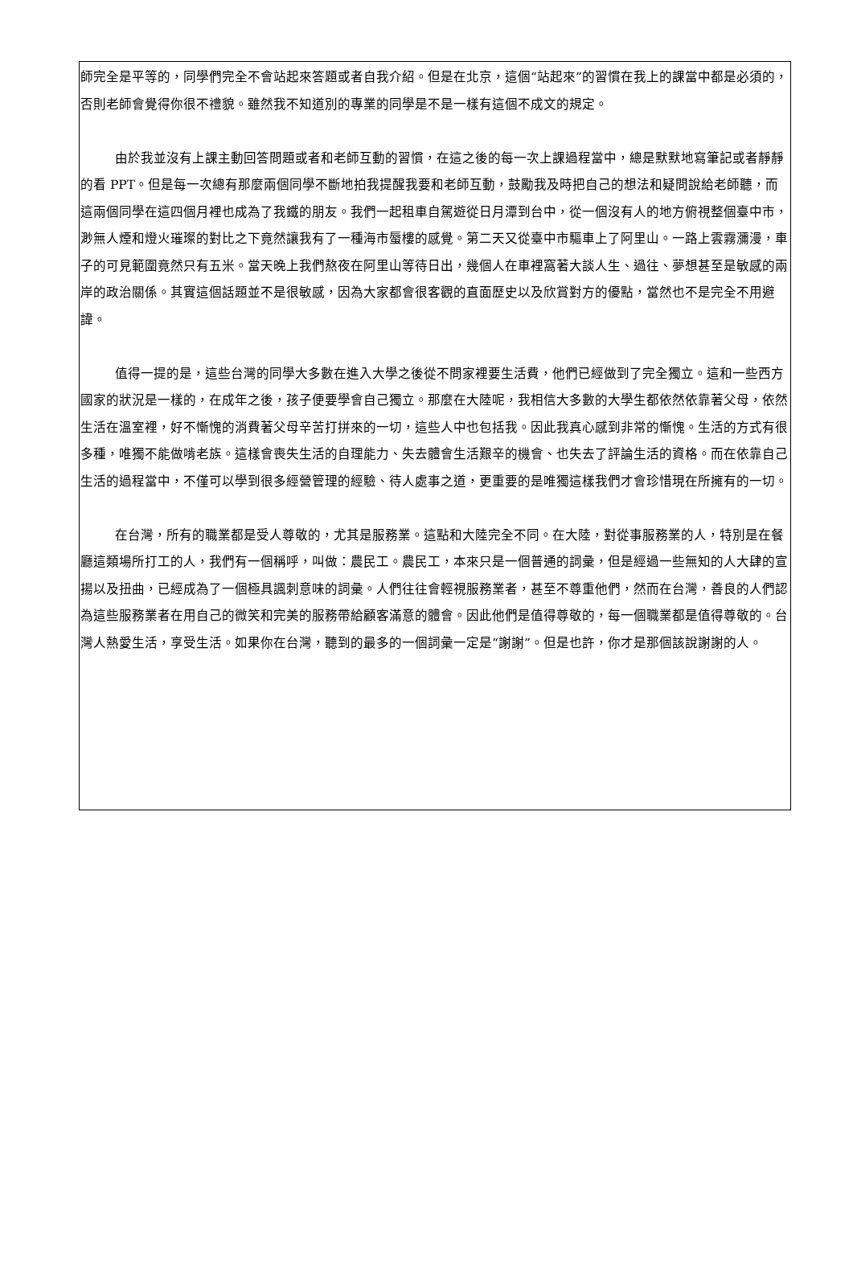師完全是平等的，同學們完全不會站起來答題或者自我介紹。但是在北京，這個“站起來”的習慣在我上的課當中都是必須的，否則老師會覺得你很不禮貌。雖然我不知道別的專業的同學是不是一樣有這個不成文的規定。
由於我並沒有上課主動回答問題或者和老師互動的習慣，在這之後的每一次上課過程當中，總是默默地寫筆記或者靜靜的看 PPT。但是每一次總有那麼兩個同學不斷地拍我提醒我要和老師互動，鼓勵我及時把自己的想法和疑問說給老師聽，而這兩個同學在這四個月裡也成為了我鐵的朋友。我們一起租車自駕遊從日月潭到台中，從一個沒有人的地方俯視整個臺中市，渺無人煙和燈火璀璨的對比之下竟然讓我有了一種海市蜃樓的感覺。第二天又從臺中市驅車上了阿里山。一路上雲霧瀰漫，車子的可見範圍竟然只有五米。當天晚上我們熬夜在阿里山等待日出，幾個人在車裡窩著大談人生、過往、夢想甚至是敏感的兩岸的政治關係。其實這個話題並不是很敏感，因為大家都會很客觀的直面歷史以及欣賞對方的優點，當然也不是完全不用避諱。
值得一提的是，這些台灣的同學大多數在進入大學之後從不問家裡要生活費，他們已經做到了完全獨立。這和一些西方國家的狀況是一樣的，在成年之後，孩子便要學會自己獨立。那麼在大陸呢，我相信大多數的大學生都依然依靠著父母，依然生活在溫室裡，好不慚愧的消費著父母辛苦打拼來的一切，這些人中也包括我。因此我真心感到非常的慚愧。生活的方式有很多種，唯獨不能做啃老族。這樣會喪失生活的自理能力、失去體會生活艱辛的機會、也失去了評論生活的資格。而在依靠自己生活的過程當中，不僅可以學到很多經營管理的經驗、待人處事之道，更重要的是唯獨這樣我們才會珍惜現在所擁有的一切。
在台灣，所有的職業都是受人尊敬的，尤其是服務業。這點和大陸完全不同。在大陸，對從事服務業的人，特別是在餐廳這類場所打工的人，我們有一個稱呼，叫做：農民工。農民工，本來只是一個普通的詞彙，但是經過一些無知的人大肆的宣揚以及扭曲，已經成為了一個極具諷刺意味的詞彙。人們往往會輕視服務業者，甚至不尊重他們，然而在台灣，善良的人們認為這些服務業者在用自己的微笑和完美的服務帶給顧客滿意的體會。因此他們是值得尊敬的，每一個職業都是值得尊敬的。台灣人熱愛生活，享受生活。如果你在台灣，聽到的最多的一個詞彙一定是“謝謝”。但是也許，你才是那個該說謝謝的人。